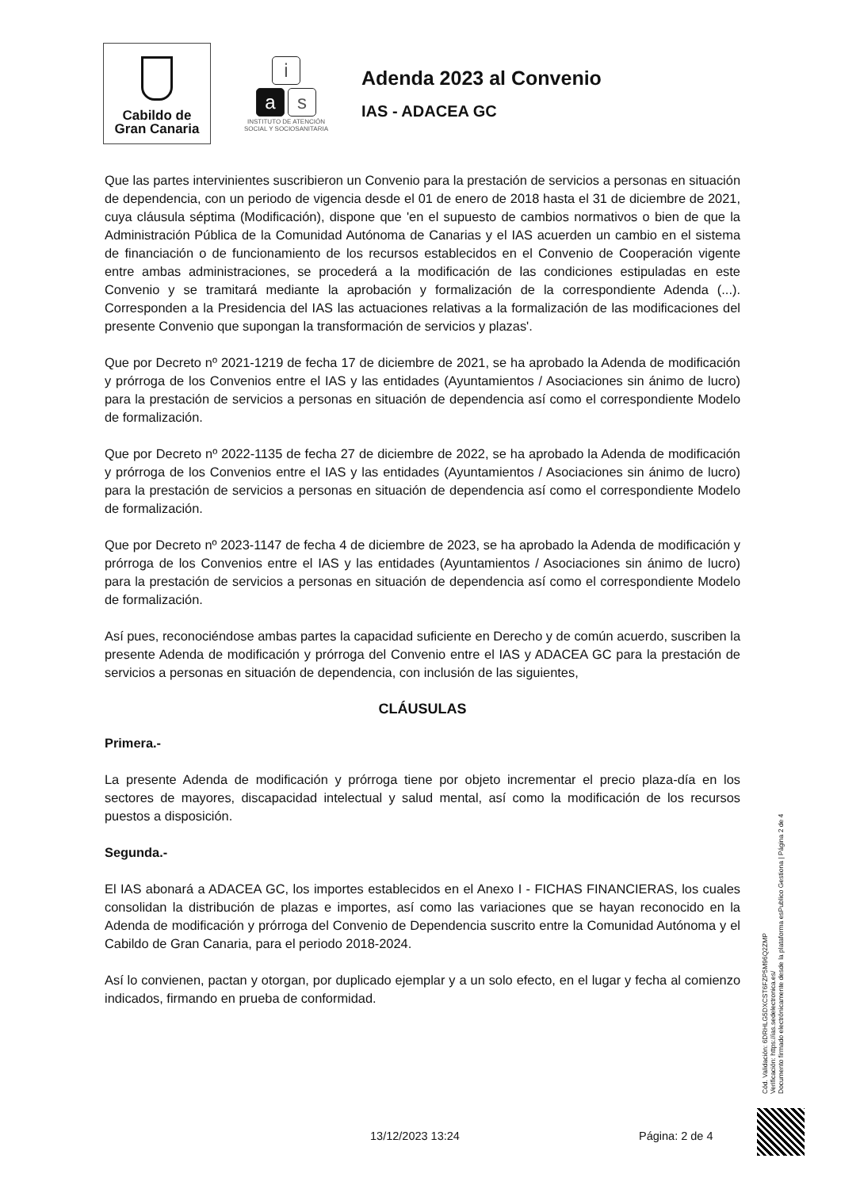Cabildo de
Gran Canaria
i
as
INSTITUTO DE ATENCIÓN
SOCIAL Y SOCIOSANITARIA
Adenda 2023 al Convenio
IAS - ADACEA GC
Que las partes intervinientes suscribieron un Convenio para la prestación de servicios a personas en situación de dependencia, con un periodo de vigencia desde el 01 de enero de 2018 hasta el 31 de diciembre de 2021, cuya cláusula séptima (Modificación), dispone que 'en el supuesto de cambios normativos o bien de que la Administración Pública de la Comunidad Autónoma de Canarias y el IAS acuerden un cambio en el sistema de financiación o de funcionamiento de los recursos establecidos en el Convenio de Cooperación vigente entre ambas administraciones, se procederá a la modificación de las condiciones estipuladas en este Convenio y se tramitará mediante la aprobación y formalización de la correspondiente Adenda (...). Corresponden a la Presidencia del IAS las actuaciones relativas a la formalización de las modificaciones del presente Convenio que supongan la transformación de servicios y plazas'.
Que por Decreto nº 2021-1219 de fecha 17 de diciembre de 2021, se ha aprobado la Adenda de modificación y prórroga de los Convenios entre el IAS y las entidades (Ayuntamientos / Asociaciones sin ánimo de lucro) para la prestación de servicios a personas en situación de dependencia así como el correspondiente Modelo de formalización.
Que por Decreto nº 2022-1135 de fecha 27 de diciembre de 2022, se ha aprobado la Adenda de modificación y prórroga de los Convenios entre el IAS y las entidades (Ayuntamientos / Asociaciones sin ánimo de lucro) para la prestación de servicios a personas en situación de dependencia así como el correspondiente Modelo de formalización.
Que por Decreto nº 2023-1147 de fecha 4 de diciembre de 2023, se ha aprobado la Adenda de modificación y prórroga de los Convenios entre el IAS y las entidades (Ayuntamientos / Asociaciones sin ánimo de lucro) para la prestación de servicios a personas en situación de dependencia así como el correspondiente Modelo de formalización.
Así pues, reconociéndose ambas partes la capacidad suficiente en Derecho y de común acuerdo, suscriben la presente Adenda de modificación y prórroga del Convenio entre el IAS y ADACEA GC para la prestación de servicios a personas en situación de dependencia, con inclusión de las siguientes,
CLÁUSULAS
Primera.-
La presente Adenda de modificación y prórroga tiene por objeto incrementar el precio plaza-día en los sectores de mayores, discapacidad intelectual y salud mental, así como la modificación de los recursos puestos a disposición.
Segunda.-
El IAS abonará a ADACEA GC, los importes establecidos en el Anexo I - FICHAS FINANCIERAS, los cuales consolidan la distribución de plazas e importes, así como las variaciones que se hayan reconocido en la Adenda de modificación y prórroga del Convenio de Dependencia suscrito entre la Comunidad Autónoma y el Cabildo de Gran Canaria, para el periodo 2018-2024.
Así lo convienen, pactan y otorgan, por duplicado ejemplar y a un solo efecto, en el lugar y fecha al comienzo indicados, firmando en prueba de conformidad.
13/12/2023 13:24 Página: 2 de 4
Cód. Validación: 6DRHLG5DXCST6FZP5M96Q2ZMP
Verificación: https://ias.sedelectronica.es/
Documento firmado electrónicamente desde la plataforma esPublico Gestiona | Página 2 de 4